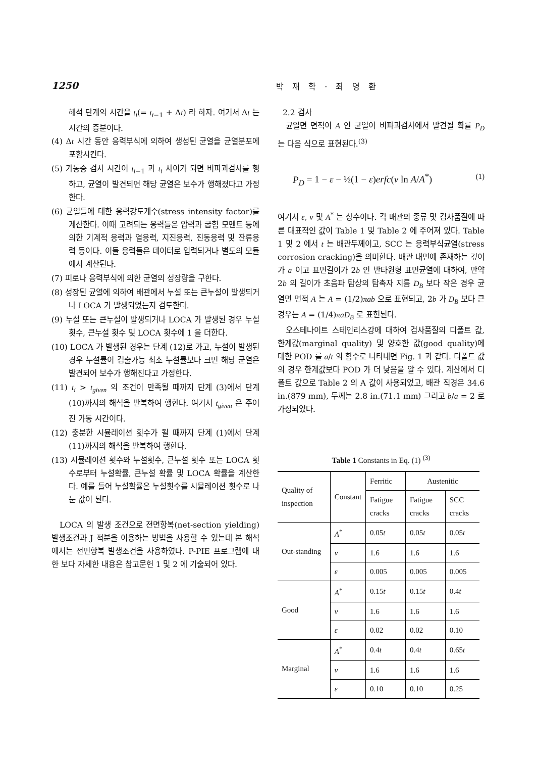1250
박 재 학 · 최 영 환
해석 단계의 시간을 t<sub>i</sub>(= t<sub>i−1</sub> + Δt) 라 하자. 여기서 Δt 는 시간의 증분이다.
(4) Δt 시간 동안 응력부식에 의하여 생성된 균열을 균열분포에 포함시킨다.
(5) 가동중 검사 시간이 t<sub>i−1</sub> 과 t<sub>i</sub> 사이가 되면 비파괴검사를 행하고, 균열이 발견되면 해당 균열은 보수가 행해졌다고 가정한다.
(6) 균열들에 대한 응력강도계수(stress intensity factor)를 계산한다. 이때 고려되는 응력들은 압력과 굽힘 모멘트 등에 의한 기계적 응력과 열응력, 지진응력, 진동응력 및 잔류응력 등이다. 이들 응력들은 데이터로 입력되거나 별도의 모듈에서 계산된다.
(7) 피로나 응력부식에 의한 균열의 성장량을 구한다.
(8) 성장된 균열에 의하여 배관에서 누설 또는 큰누설이 발생되거나 LOCA 가 발생되었는지 검토한다.
(9) 누설 또는 큰누설이 발생되거나 LOCA 가 발생된 경우 누설횟수, 큰누설 횟수 및 LOCA 횟수에 1 을 더한다.
(10) LOCA 가 발생된 경우는 단계 (12)로 가고, 누설이 발생된 경우 누설률이 검출가능 최소 누설률보다 크면 해당 균열은 발견되어 보수가 행해진다고 가정한다.
(11) t<sub>i</sub> > t<sub>given</sub> 의 조건이 만족될 때까지 단계 (3)에서 단계 (10)까지의 해석을 반복하여 행한다. 여기서 t<sub>given</sub> 은 주어진 가동 시간이다.
(12) 충분한 시뮬레이션 횟수가 될 때까지 단계 (1)에서 단계 (11)까지의 해석을 반복하여 행한다.
(13) 시뮬레이션 횟수와 누설횟수, 큰누설 횟수 또는 LOCA 횟수로부터 누설확률, 큰누설 확률 및 LOCA 확률을 계산한다. 예를 들어 누설확률은 누설횟수를 시뮬레이션 횟수로 나눈 값이 된다.
LOCA 의 발생 조건으로 전면항복(net-section yielding) 발생조건과 J 적분을 이용하는 방법을 사용할 수 있는데 본 해석에서는 전면항복 발생조건을 사용하였다. P-PIE 프로그램에 대한 보다 자세한 내용은 참고문헌 1 및 2 에 기술되어 있다.
2.2 검사
균열면 면적이 A 인 균열이 비파괴검사에서 발견될 확률 P<sub>D</sub> 는 다음 식으로 표현된다.<sup>(3)</sup>
P<sub>D</sub> = 1 − ε − ½(1 − ε)erfc(ν ln A/A<sup>*</sup>) (1)
여기서 ε, ν 및 A<sup>*</sup> 는 상수이다. 각 배관의 종류 및 검사품질에 따른 대표적인 값이 Table 1 및 Table 2 에 주어져 있다. Table 1 및 2 에서 t 는 배관두께이고, SCC 는 응력부식균열(stress corrosion cracking)을 의미한다. 배관 내면에 존재하는 깊이가 a 이고 표면길이가 2b 인 반타원형 표면균열에 대하여, 만약 2b 의 길이가 초음파 탐상의 탐촉자 지름 D<sub>B</sub> 보다 작은 경우 균열면 면적 A 는 A = (1/2)πab 으로 표현되고, 2b 가 D<sub>B</sub> 보다 큰 경우는 A = (1/4)πaD<sub>B</sub> 로 표현된다.
오스테나이트 스테인리스강에 대하여 검사품질의 디폴트 값, 한계값(marginal quality) 및 양호한 값(good quality)에 대한 POD 를 a/t 의 함수로 나타내면 Fig. 1 과 같다. 디폴트 값의 경우 한계값보다 POD 가 더 낮음을 알 수 있다. 계산에서 디폴트 값으로 Table 2 의 A 값이 사용되었고, 배관 직경은 34.6 in.(879 mm), 두께는 2.8 in.(71.1 mm) 그리고 b/a = 2 로 가정되었다.
Table 1 Constants in Eq. (1) <sup>(3)</sup>
| Quality of inspection | Constant | Ferritic | Austenitic | |
| --- | --- | --- | --- | --- |
| | | Fatigue cracks | Fatigue cracks | SCC cracks |
| Out-standing | A<sup>*</sup> | 0.05 t | 0.05 t | 0.05 t |
| | ν | 1.6 | 1.6 | 1.6 |
| | ε | 0.005 | 0.005 | 0.005 |
| Good | A<sup>*</sup> | 0.15 t | 0.15 t | 0.4 t |
| | ν | 1.6 | 1.6 | 1.6 |
| | ε | 0.02 | 0.02 | 0.10 |
| Marginal | A<sup>*</sup> | 0.4 t | 0.4 t | 0.65 t |
| | ν | 1.6 | 1.6 | 1.6 |
| | ε | 0.10 | 0.10 | 0.25 |